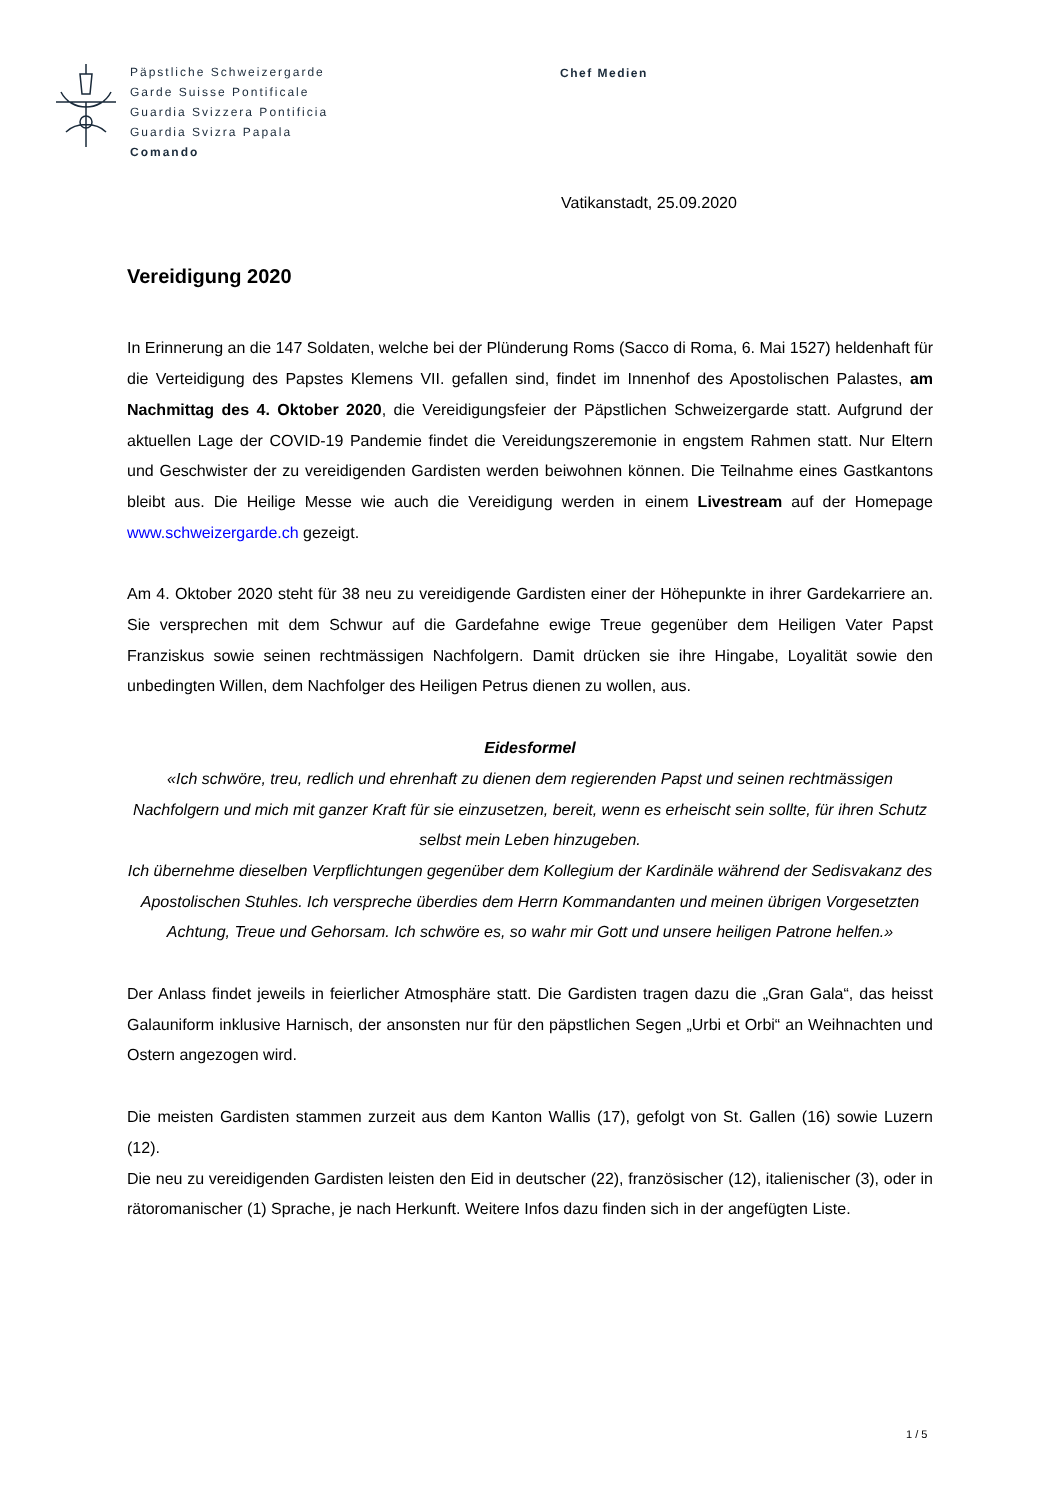Päpstliche Schweizergarde
Garde Suisse Pontificale
Guardia Svizzera Pontificia
Guardia Svizra Papala
Comando
Chef Medien
Vatikanstadt, 25.09.2020
Vereidigung 2020
In Erinnerung an die 147 Soldaten, welche bei der Plünderung Roms (Sacco di Roma, 6. Mai 1527) heldenhaft für die Verteidigung des Papstes Klemens VII. gefallen sind, findet im Innenhof des Apostolischen Palastes, am Nachmittag des 4. Oktober 2020, die Vereidigungsfeier der Päpstlichen Schweizergarde statt. Aufgrund der aktuellen Lage der COVID-19 Pandemie findet die Vereidungszeremonie in engstem Rahmen statt. Nur Eltern und Geschwister der zu vereidigenden Gardisten werden beiwohnen können. Die Teilnahme eines Gastkantons bleibt aus. Die Heilige Messe wie auch die Vereidigung werden in einem Livestream auf der Homepage www.schweizergarde.ch gezeigt.
Am 4. Oktober 2020 steht für 38 neu zu vereidigende Gardisten einer der Höhepunkte in ihrer Gardekarriere an. Sie versprechen mit dem Schwur auf die Gardefahne ewige Treue gegenüber dem Heiligen Vater Papst Franziskus sowie seinen rechtmässigen Nachfolgern. Damit drücken sie ihre Hingabe, Loyalität sowie den unbedingten Willen, dem Nachfolger des Heiligen Petrus dienen zu wollen, aus.
Eidesformel
«Ich schwöre, treu, redlich und ehrenhaft zu dienen dem regierenden Papst und seinen rechtmässigen Nachfolgern und mich mit ganzer Kraft für sie einzusetzen, bereit, wenn es erheischt sein sollte, für ihren Schutz selbst mein Leben hinzugeben.
Ich übernehme dieselben Verpflichtungen gegenüber dem Kollegium der Kardinäle während der Sedisvakanz des Apostolischen Stuhles. Ich verspreche überdies dem Herrn Kommandanten und meinen übrigen Vorgesetzten Achtung, Treue und Gehorsam. Ich schwöre es, so wahr mir Gott und unsere heiligen Patrone helfen.»
Der Anlass findet jeweils in feierlicher Atmosphäre statt. Die Gardisten tragen dazu die „Gran Gala“, das heisst Galauniform inklusive Harnisch, der ansonsten nur für den päpstlichen Segen „Urbi et Orbi“ an Weihnachten und Ostern angezogen wird.
Die meisten Gardisten stammen zurzeit aus dem Kanton Wallis (17), gefolgt von St. Gallen (16) sowie Luzern (12).
Die neu zu vereidigenden Gardisten leisten den Eid in deutscher (22), französischer (12), italienischer (3), oder in rätoromanischer (1) Sprache, je nach Herkunft. Weitere Infos dazu finden sich in der angefügten Liste.
1 / 5